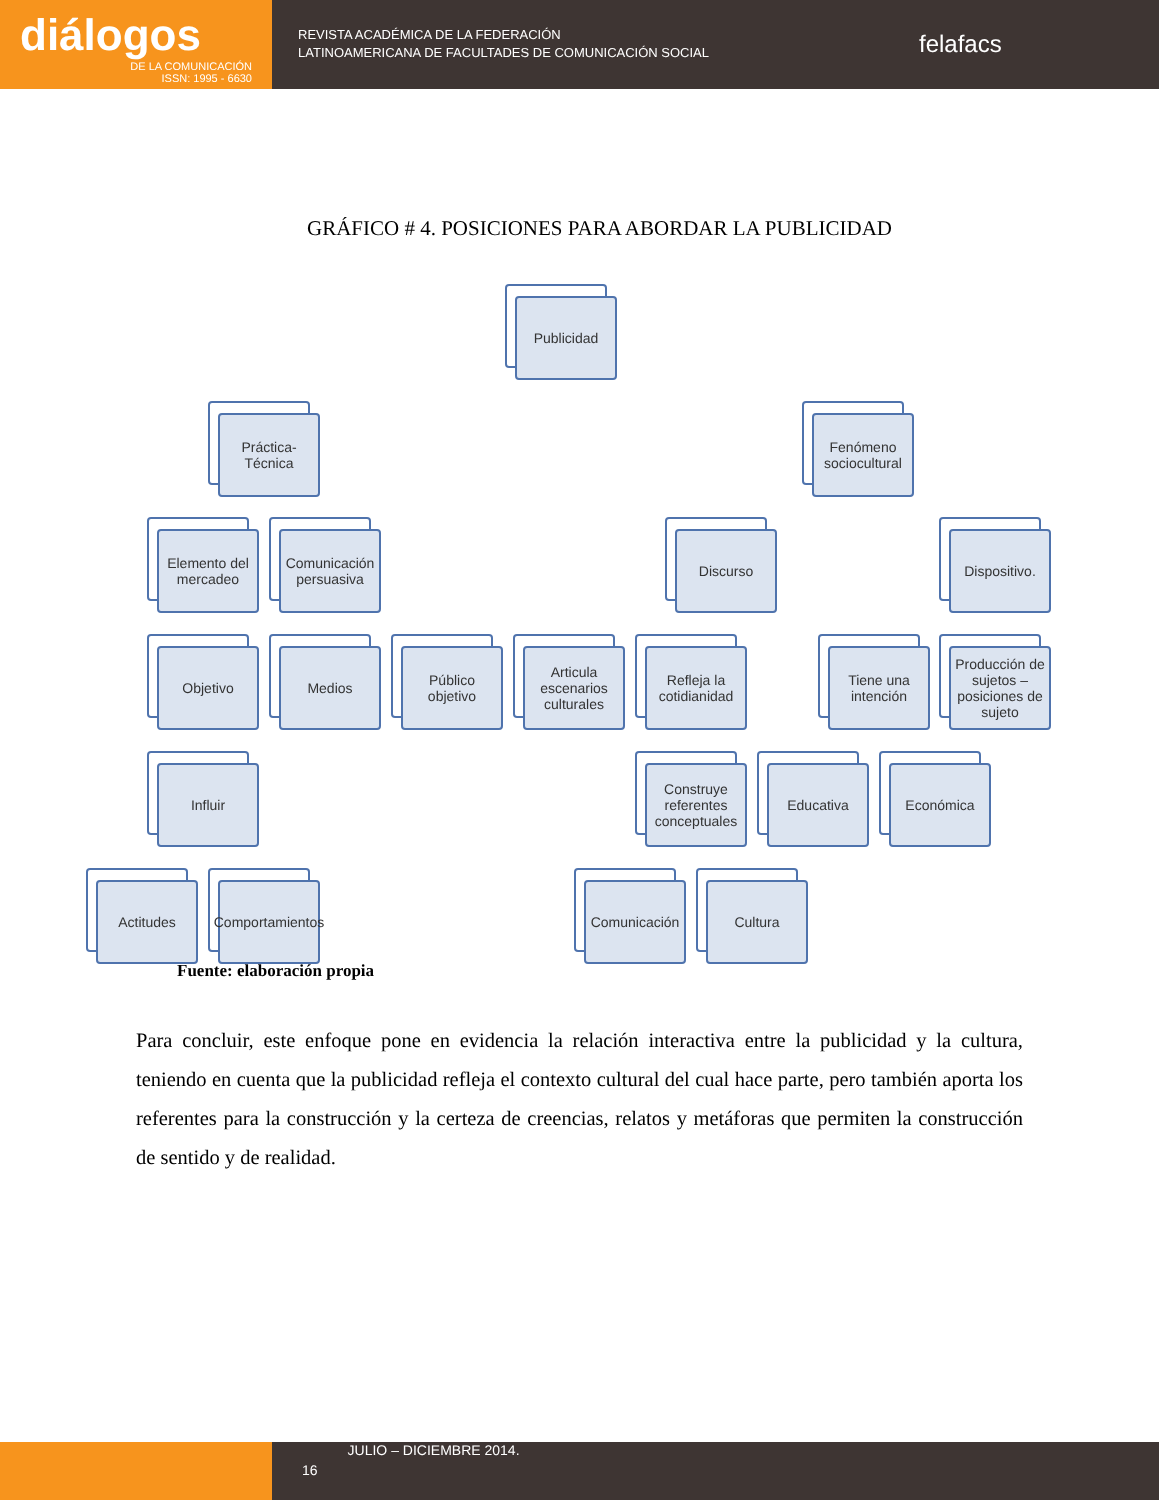diálogos
DE LA COMUNICACIÓN
ISSN: 1995 - 6630
REVISTA ACADÉMICA DE LA FEDERACIÓN
LATINOAMERICANA DE FACULTADES DE COMUNICACIÓN SOCIAL
felafacs
GRÁFICO # 4. POSICIONES PARA ABORDAR LA PUBLICIDAD
Publicidad
Práctica-Técnica
Fenómeno sociocultural
Elemento del mercadeo
Comunicación persuasiva
Discurso
Dispositivo.
Objetivo Medios
Público objetivo
Articula escenarios culturales
Refleja la cotidianidad
Tiene una intención
Producción de sujetos – posiciones de sujeto
Influir
Construye referentes conceptuales
Educativa Económica
Actitudes
Comportamientos
Comunicación
Cultura
Fuente: elaboración propia
Para concluir, este enfoque pone en evidencia la relación interactiva entre la publicidad y la cultura, teniendo en cuenta que la publicidad refleja el contexto cultural del cual hace parte, pero también aporta los referentes para la construcción y la certeza de creencias, relatos y metáforas que permiten la construcción de sentido y de realidad.
16
JULIO – DICIEMBRE 2014.